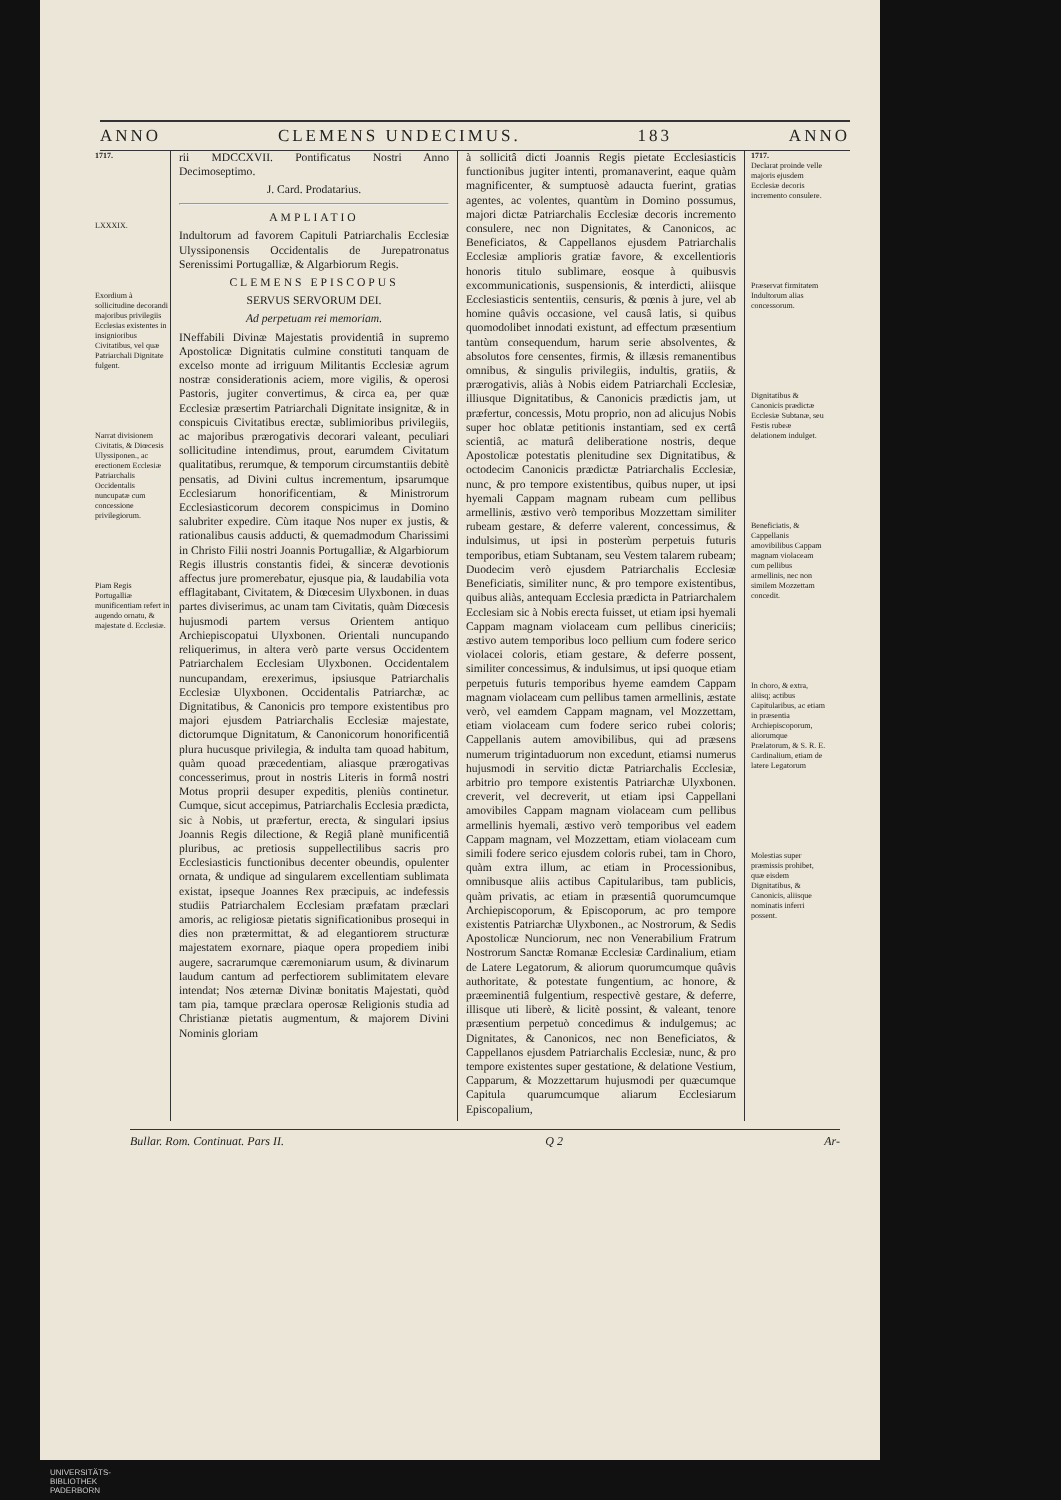ANNO CLEMENS UNDECIMUS. 183 ANNO
1717.
LXXXIX.
Exordium à sollicitudine decorandi majoribus privilegiis Ecclesias existentes in insignioribus Civitatibus, vel quæ Patriarchali Dignitate fulgent.
Narrat divisionem Civitatis, & Diœcesis Ulyssiponen., ac erectionem Ecclesiæ Patriarchalis Occidentalis nuncupatæ cum concessione privilegiorum.
Piam Regis Portugalliæ munificentiam refert in augendo ornatu, & majestate d. Ecclesiæ.
rii MDCCXVII. Pontificatus Nostri Anno Decimoseptimo.
J. Card. Prodatarius.
AMPLIATIO
Indultorum ad favorem Capituli Patriarchalis Ecclesiæ Ulyssiponensis Occidentalis de Jurepatronatus Serenissimi Portugalliæ, & Algarbiorum Regis.
CLEMENS EPISCOPUS
SERVUS SERVORUM DEI.
Ad perpetuam rei memoriam.
INeffabili Divinæ Majestatis providentiâ in supremo Apostolicæ Dignitatis culmine constituti tanquam de excelso monte ad irriguum Militantis Ecclesiæ agrum nostræ considerationis aciem, more vigilis, & operosi Pastoris, jugiter convertimus, & circa ea, per quæ Ecclesiæ præsertim Patriarchali Dignitate insignitæ, & in conspicuis Civitatibus erectæ, sublimioribus privilegiis, ac majoribus prærogativis decorari valeant, peculiari sollicitudine intendimus, prout, earumdem Civitatum qualitatibus, rerumque, & temporum circumstantiis debitè pensatis, ad Divini cultus incrementum, ipsarumque Ecclesiarum honorificentiam, & Ministrorum Ecclesiasticorum decorem conspicimus in Domino salubriter expedire. Cùm itaque Nos nuper ex justis, & rationalibus causis adducti, & quemadmodum Charissimi in Christo Filii nostri Joannis Portugalliæ, & Algarbiorum Regis illustris constantis fidei, & sinceræ devotionis affectus jure promerebatur, ejusque pia, & laudabilia vota efflagitabant, Civitatem, & Diœcesim Ulyxbonen. in duas partes diviserimus, ac unam tam Civitatis, quàm Diœcesis hujusmodi partem versus Orientem antiquo Archiepiscopatui Ulyxbonen. Orientali nuncupando reliquerimus, in altera verò parte versus Occidentem Patriarchalem Ecclesiam Ulyxbonen. Occidentalem nuncupandam, erexerimus, ipsiusque Patriarchalis Ecclesiæ Ulyxbonen. Occidentalis Patriarchæ, ac Dignitatibus, & Canonicis pro tempore existentibus pro majori ejusdem Patriarchalis Ecclesiæ majestate, dictorumque Dignitatum, & Canonicorum honorificentiâ plura hucusque privilegia, & indulta tam quoad habitum, quàm quoad præcedentiam, aliasque prærogativas concesserimus, prout in nostris Literis in formâ nostri Motus proprii desuper expeditis, pleniùs continetur. Cumque, sicut accepimus, Patriarchalis Ecclesia prædicta, sic à Nobis, ut præfertur, erecta, & singulari ipsius Joannis Regis dilectione, & Regiâ planè munificentiâ pluribus, ac pretiosis suppellectilibus sacris pro Ecclesiasticis functionibus decenter obeundis, opulenter ornata, & undique ad singularem excellentiam sublimata existat, ipseque Joannes Rex præcipuis, ac indefessis studiis Patriarchalem Ecclesiam præfatam præclari amoris, ac religiosæ pietatis significationibus prosequi in dies non prætermittat, & ad elegantiorem structuræ majestatem exornare, piaque opera propediem inibi augere, sacrarumque cæremoniarum usum, & divinarum laudum cantum ad perfectiorem sublimitatem elevare intendat; Nos æternæ Divinæ bonitatis Majestati, quòd tam pia, tamque præclara operosæ Religionis studia ad Christianæ pietatis augmentum, & majorem Divini Nominis gloriam
à sollicitâ dicti Joannis Regis pietate Ecclesiasticis functionibus jugiter intenti, promanaverint, eaque quàm magnificenter, & sumptuosè adaucta fuerint, gratias agentes, ac volentes, quantùm in Domino possumus, majori dictæ Patriarchalis Ecclesiæ decoris incremento consulere, nec non Dignitates, & Canonicos, ac Beneficiatos, & Cappellanos ejusdem Patriarchalis Ecclesiæ amplioris gratiæ favore, & excellentioris honoris titulo sublimare, eosque à quibusvis excommunicationis, suspensionis, & interdicti, aliisque Ecclesiasticis sententiis, censuris, & pœnis à jure, vel ab homine quâvis occasione, vel causâ latis, si quibus quomodolibet innodati existunt, ad effectum præsentium tantùm consequendum, harum serie absolventes, & absolutos fore censentes, firmis, & illæsis remanentibus omnibus, & singulis privilegiis, indultis, gratiis, & prærogativis, aliàs à Nobis eidem Patriarchali Ecclesiæ, illiusque Dignitatibus, & Canonicis prædictis jam, ut præfertur, concessis, Motu proprio, non ad alicujus Nobis super hoc oblatæ petitionis instantiam, sed ex certâ scientiâ, ac maturâ deliberatione nostris, deque Apostolicæ potestatis plenitudine sex Dignitatibus, & octodecim Canonicis prædictæ Patriarchalis Ecclesiæ, nunc, & pro tempore existentibus, quibus nuper, ut ipsi hyemali Cappam magnam rubeam cum pellibus armellinis, æstivo verò temporibus Mozzettam similiter rubeam gestare, & deferre valerent, concessimus, & indulsimus, ut ipsi in posterùm perpetuis futuris temporibus, etiam Subtanam, seu Vestem talarem rubeam; Duodecim verò ejusdem Patriarchalis Ecclesiæ Beneficiatis, similiter nunc, & pro tempore existentibus, quibus aliàs, antequam Ecclesia prædicta in Patriarchalem Ecclesiam sic à Nobis erecta fuisset, ut etiam ipsi hyemali Cappam magnam violaceam cum pellibus cinericiis; æstivo autem temporibus loco pellium cum fodere serico violacei coloris, etiam gestare, & deferre possent, similiter concessimus, & indulsimus, ut ipsi quoque etiam perpetuis futuris temporibus hyeme eamdem Cappam magnam violaceam cum pellibus tamen armellinis, æstate verò, vel eamdem Cappam magnam, vel Mozzettam, etiam violaceam cum fodere serico rubei coloris; Cappellanis autem amovibilibus, qui ad præsens numerum trigintaduorum non excedunt, etiamsi numerus hujusmodi in servitio dictæ Patriarchalis Ecclesiæ, arbitrio pro tempore existentis Patriarchæ Ulyxbonen. creverit, vel decreverit, ut etiam ipsi Cappellani amovibiles Cappam magnam violaceam cum pellibus armellinis hyemali, æstivo verò temporibus vel eadem Cappam magnam, vel Mozzettam, etiam violaceam cum simili fodere serico ejusdem coloris rubei, tam in Choro, quàm extra illum, ac etiam in Processionibus, omnibusque aliis actibus Capitularibus, tam publicis, quàm privatis, ac etiam in præsentiâ quorumcumque Archiepiscoporum, & Episcoporum, ac pro tempore existentis Patriarchæ Ulyxbonen., ac Nostrorum, & Sedis Apostolicæ Nunciorum, nec non Venerabilium Fratrum Nostrorum Sanctæ Romanæ Ecclesiæ Cardinalium, etiam de Latere Legatorum, & aliorum quorumcumque quâvis authoritate, & potestate fungentium, ac honore, & præeminentiâ fulgentium, respectivè gestare, & deferre, illisque uti liberè, & licitè possint, & valeant, tenore præsentium perpetuò concedimus & indulgemus; ac Dignitates, & Canonicos, nec non Beneficiatos, & Cappellanos ejusdem Patriarchalis Ecclesiæ, nunc, & pro tempore existentes super gestatione, & delatione Vestium, Capparum, & Mozzettarum hujusmodi per quæcumque Capitula quarumcumque aliarum Ecclesiarum Episcopalium,
1717.
Declarat proinde velle majoris ejusdem Ecclesiæ decoris incremento consulere.
Præservat firmitatem Indultorum alias concessorum.
Dignitatibus & Canonicis prædictæ Ecclesiæ Subtanæ, seu Festis rubeæ delationem indulget.
Beneficiatis, & Cappellanis amovibilibus Cappam magnam violaceam cum pellibus armellinis, nec non similem Mozzettam concedit.
In choro, & extra, aliisq; actibus Capitularibus, ac etiam in præsentia Archiepiscoporum, aliorumque Prælatorum, & S. R. E. Cardinalium, etiam de latere Legatorum
Molestias super præmissis prohibet, quæ eisdem Dignitatibus, & Canonicis, aliisque nominatis inferri possent.
Bullar. Rom. Continuat. Pars II. Q 2 Ar-
UNIVERSITÄTS-
BIBLIOTHEK
PADERBORN